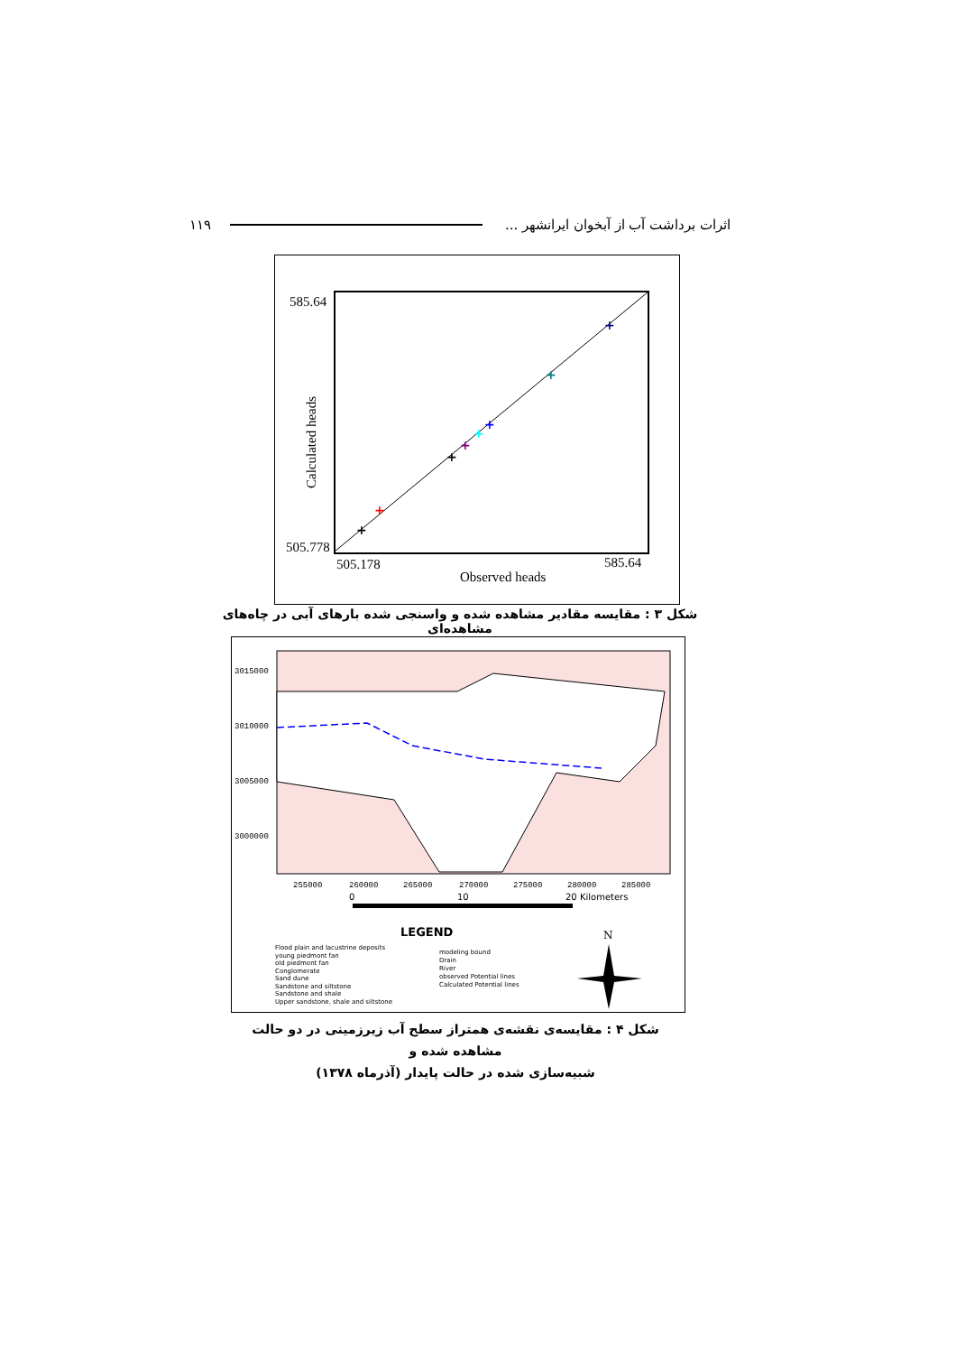۱۱۹ اثرات برداشت آب از آبخوان ایرانشهر ...
585.64
505.778
505.178
585.64
Observed heads
Calculated heads
+
+
+
+
+
+
+
+
شکل ۳ : مقایسه مقادیر مشاهده شده و واسنجی شده بارهای آبی در چاه‌های مشاهده‌ای
3015000
3010000
3005000
3000000
255000
260000
265000
270000
275000
280000
285000
0
10
20 Kilometers
LEGEND
N
Flood plain and lacustrine deposits
young piedmont fan
old piedmont fan
Conglomerate
Sand dune
Sandstone and siltstone
Sandstone and shale
Upper sandstone, shale and siltstone
modeling bound
Drain
River
observed Potential lines
Calculated Potential lines
شکل ۴ : مقایسه‌ی نقشه‌ی همتراز سطح آب زیرزمینی در دو حالت مشاهده شده و
شبیه‌سازی شده در حالت پایدار (آذرماه ۱۳۷۸)